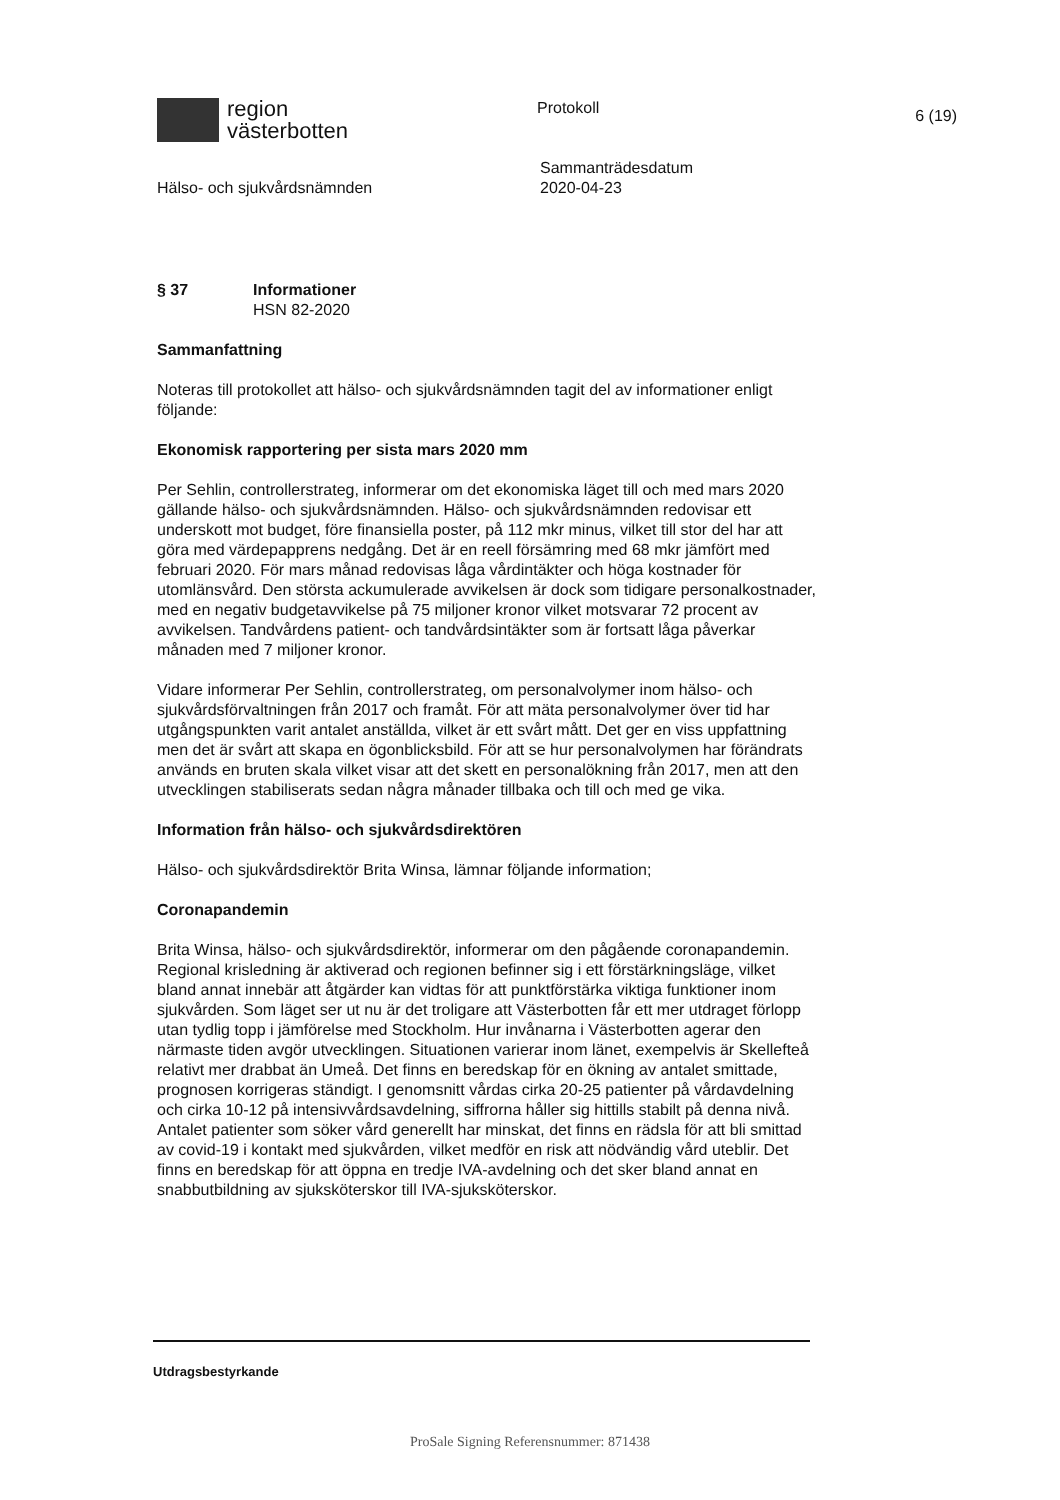region
västerbotten
Protokoll
6 (19)
Hälso- och sjukvårdsnämnden
Sammanträdesdatum
2020-04-23
§ 37 Informationer
HSN 82-2020
Sammanfattning
Noteras till protokollet att hälso- och sjukvårdsnämnden tagit del av informationer enligt följande:
Ekonomisk rapportering per sista mars 2020 mm
Per Sehlin, controllerstrateg, informerar om det ekonomiska läget till och med mars 2020 gällande hälso- och sjukvårdsnämnden. Hälso- och sjukvårdsnämnden redovisar ett underskott mot budget, före finansiella poster, på 112 mkr minus, vilket till stor del har att göra med värdepapprens nedgång. Det är en reell försämring med 68 mkr jämfört med februari 2020. För mars månad redovisas låga vårdintäkter och höga kostnader för utomlänsvård. Den största ackumulerade avvikelsen är dock som tidigare personalkostnader, med en negativ budgetavvikelse på 75 miljoner kronor vilket motsvarar 72 procent av avvikelsen. Tandvårdens patient- och tandvårdsintäkter som är fortsatt låga påverkar månaden med 7 miljoner kronor.
Vidare informerar Per Sehlin, controllerstrateg, om personalvolymer inom hälso- och sjukvårdsförvaltningen från 2017 och framåt. För att mäta personalvolymer över tid har utgångspunkten varit antalet anställda, vilket är ett svårt mått. Det ger en viss uppfattning men det är svårt att skapa en ögonblicksbild. För att se hur personalvolymen har förändrats används en bruten skala vilket visar att det skett en personalökning från 2017, men att den utvecklingen stabiliserats sedan några månader tillbaka och till och med ge vika.
Information från hälso- och sjukvårdsdirektören
Hälso- och sjukvårdsdirektör Brita Winsa, lämnar följande information;
Coronapandemin
Brita Winsa, hälso- och sjukvårdsdirektör, informerar om den pågående coronapandemin. Regional krisledning är aktiverad och regionen befinner sig i ett förstärkningsläge, vilket bland annat innebär att åtgärder kan vidtas för att punktförstärka viktiga funktioner inom sjukvården. Som läget ser ut nu är det troligare att Västerbotten får ett mer utdraget förlopp utan tydlig topp i jämförelse med Stockholm. Hur invånarna i Västerbotten agerar den närmaste tiden avgör utvecklingen. Situationen varierar inom länet, exempelvis är Skellefteå relativt mer drabbat än Umeå. Det finns en beredskap för en ökning av antalet smittade, prognosen korrigeras ständigt. I genomsnitt vårdas cirka 20-25 patienter på vårdavdelning och cirka 10-12 på intensivvårdsavdelning, siffrorna håller sig hittills stabilt på denna nivå. Antalet patienter som söker vård generellt har minskat, det finns en rädsla för att bli smittad av covid-19 i kontakt med sjukvården, vilket medför en risk att nödvändig vård uteblir. Det finns en beredskap för att öppna en tredje IVA-avdelning och det sker bland annat en snabbutbildning av sjuksköterskor till IVA-sjuksköterskor.
Utdragsbestyrkande
ProSale Signing Referensnummer: 871438